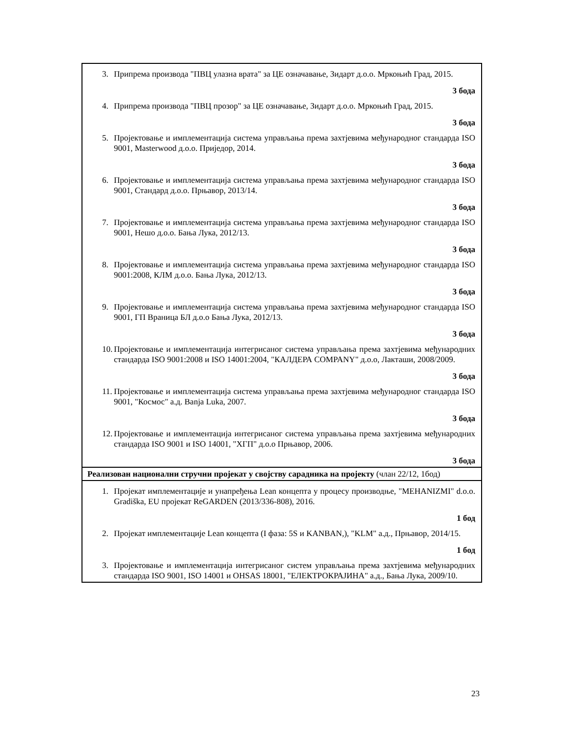| 3. Припрема производа "ПВЦ улазна врата" за ЦЕ означавање, Зидарт д.о.о. Мркоњић Град, 2015. 3 бода 4. Припрема производа "ПВЦ прозор" за ЦЕ означавање, Зидарт д.о.о. Мркоњић Град, 2015. 3 бода 5. Пројектовање и имплементација система управљања према захтјевима међународног стандарда ISO 9001, Masterwood д.о.о. Приједор, 2014. 3 бода 6. Пројектовање и имплементација система управљања према захтјевима међународног стандарда ISO 9001, Стандард д.о.о. Прњавор, 2013/14. 3 бода 7. Пројектовање и имплементација система управљања према захтјевима међународног стандарда ISO 9001, Нешо д.о.о. Бања Лука, 2012/13. 3 бода 8. Пројектовање и имплементација система управљања према захтјевима међународног стандарда ISO 9001:2008, КЛМ д.о.о. Бања Лука, 2012/13. 3 бода 9. Пројектовање и имплементација система управљања према захтјевима међународног стандарда ISO 9001, ГП Враница БЛ д.о.о Бања Лука, 2012/13. 3 бода 10. Пројектовање и имплементација интегрисаног система управљања према захтјевима међународних стандарда ISO 9001:2008 и ISO 14001:2004, "КАЛДЕРА COMPANY" д.о.о, Лакташи, 2008/2009. 3 бода 11. Пројектовање и имплементација система управљања према захтјевима међународног стандарда ISO 9001, "Космос" а.д. Banja Luka, 2007. 3 бода 12. Пројектовање и имплементација интегрисаног система управљања према захтјевима међународних стандарда ISO 9001 и ISO 14001, "ХГП" д.о.о Прњавор, 2006. 3 бода |
| Реализован национални стручни пројекат у својству сарадника на пројекту (члан 22/12, 1бод) |
| 1. Пројекат имплементације и унапређења Lean концепта у процесу производње, "MEHANIZMI" d.o.o. Gradiška, EU пројекат ReGARDEN (2013/336-808), 2016. 1 бод 2. Пројекат имплементације Lean концепта (I фаза: 5S и KANBAN,), "KLM" а.д., Прњавор, 2014/15. 1 бод 3. Пројектовање и имплементација интегрисаног систем управљања према захтјевима међународних стандарда ISO 9001, ISO 14001 и OHSAS 18001, "ЕЛЕКТРОКРАЈИНА" а.д., Бања Лука, 2009/10. |
23